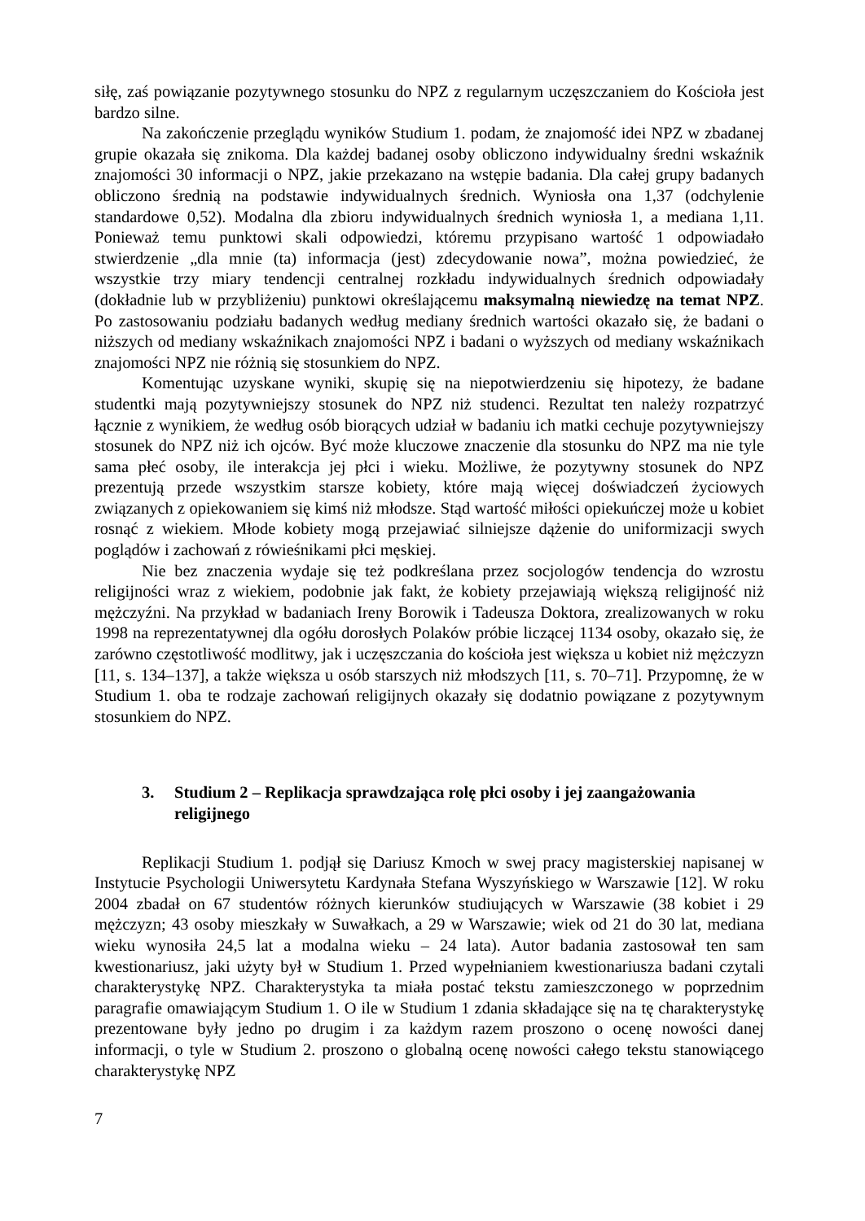siłę, zaś powiązanie pozytywnego stosunku do NPZ z regularnym uczęszczaniem do Kościoła jest bardzo silne.
Na zakończenie przeglądu wyników Studium 1. podam, że znajomość idei NPZ w zbadanej grupie okazała się znikoma. Dla każdej badanej osoby obliczono indywidualny średni wskaźnik znajomości 30 informacji o NPZ, jakie przekazano na wstępie badania. Dla całej grupy badanych obliczono średnią na podstawie indywidualnych średnich. Wyniosła ona 1,37 (odchylenie standardowe 0,52). Modalna dla zbioru indywidualnych średnich wyniosła 1, a mediana 1,11. Ponieważ temu punktowi skali odpowiedzi, któremu przypisano wartość 1 odpowiadało stwierdzenie „dla mnie (ta) informacja (jest) zdecydowanie nowa”, można powiedzieć, że wszystkie trzy miary tendencji centralnej rozkładu indywidualnych średnich odpowiadały (dokładnie lub w przybliżeniu) punktowi określającemu maksymalną niewiedzę na temat NPZ. Po zastosowaniu podziału badanych według mediany średnich wartości okazało się, że badani o niższych od mediany wskaźnikach znajomości NPZ i badani o wyższych od mediany wskaźnikach znajomości NPZ nie różnią się stosunkiem do NPZ.
Komentując uzyskane wyniki, skupię się na niepotwierdzeniu się hipotezy, że badane studentki mają pozytywniejszy stosunek do NPZ niż studenci. Rezultat ten należy rozpatrzyć łącznie z wynikiem, że według osób biorących udział w badaniu ich matki cechuje pozytywniejszy stosunek do NPZ niż ich ojców. Być może kluczowe znaczenie dla stosunku do NPZ ma nie tyle sama płeć osoby, ile interakcja jej płci i wieku. Możliwe, że pozytywny stosunek do NPZ prezentują przede wszystkim starsze kobiety, które mają więcej doświadczeń życiowych związanych z opiekowaniem się kimś niż młodsze. Stąd wartość miłości opiekuńczej może u kobiet rosnąć z wiekiem. Młode kobiety mogą przejawiać silniejsze dążenie do uniformizacji swych poglądów i zachowań z rówieśnikami płci męskiej.
Nie bez znaczenia wydaje się też podkreślana przez socjologów tendencja do wzrostu religijności wraz z wiekiem, podobnie jak fakt, że kobiety przejawiają większą religijność niż mężczyźni. Na przykład w badaniach Ireny Borowik i Tadeusza Doktora, zrealizowanych w roku 1998 na reprezentatywnej dla ogółu dorosłych Polaków próbie liczącej 1134 osoby, okazało się, że zarówno częstotliwość modlitwy, jak i uczęszczania do kościoła jest większa u kobiet niż mężczyzn [11, s. 134–137], a także większa u osób starszych niż młodszych [11, s. 70–71]. Przypomnę, że w Studium 1. oba te rodzaje zachowań religijnych okazały się dodatnio powiązane z pozytywnym stosunkiem do NPZ.
3. Studium 2 – Replikacja sprawdzająca rolę płci osoby i jej zaangażowania religijnego
Replikacji Studium 1. podjął się Dariusz Kmoch w swej pracy magisterskiej napisanej w Instytucie Psychologii Uniwersytetu Kardynała Stefana Wyszyńskiego w Warszawie [12]. W roku 2004 zbadał on 67 studentów różnych kierunków studiujących w Warszawie (38 kobiet i 29 mężczyzn; 43 osoby mieszkały w Suwałkach, a 29 w Warszawie; wiek od 21 do 30 lat, mediana wieku wynosiła 24,5 lat a modalna wieku – 24 lata). Autor badania zastosował ten sam kwestionariusz, jaki użyty był w Studium 1. Przed wypełnianiem kwestionariusza badani czytali charakterystykę NPZ. Charakterystyka ta miała postać tekstu zamieszczonego w poprzednim paragrafie omawiającym Studium 1. O ile w Studium 1 zdania składające się na tę charakterystykę prezentowane były jedno po drugim i za każdym razem proszono o ocenę nowości danej informacji, o tyle w Studium 2. proszono o globalną ocenę nowości całego tekstu stanowiącego charakterystykę NPZ
7